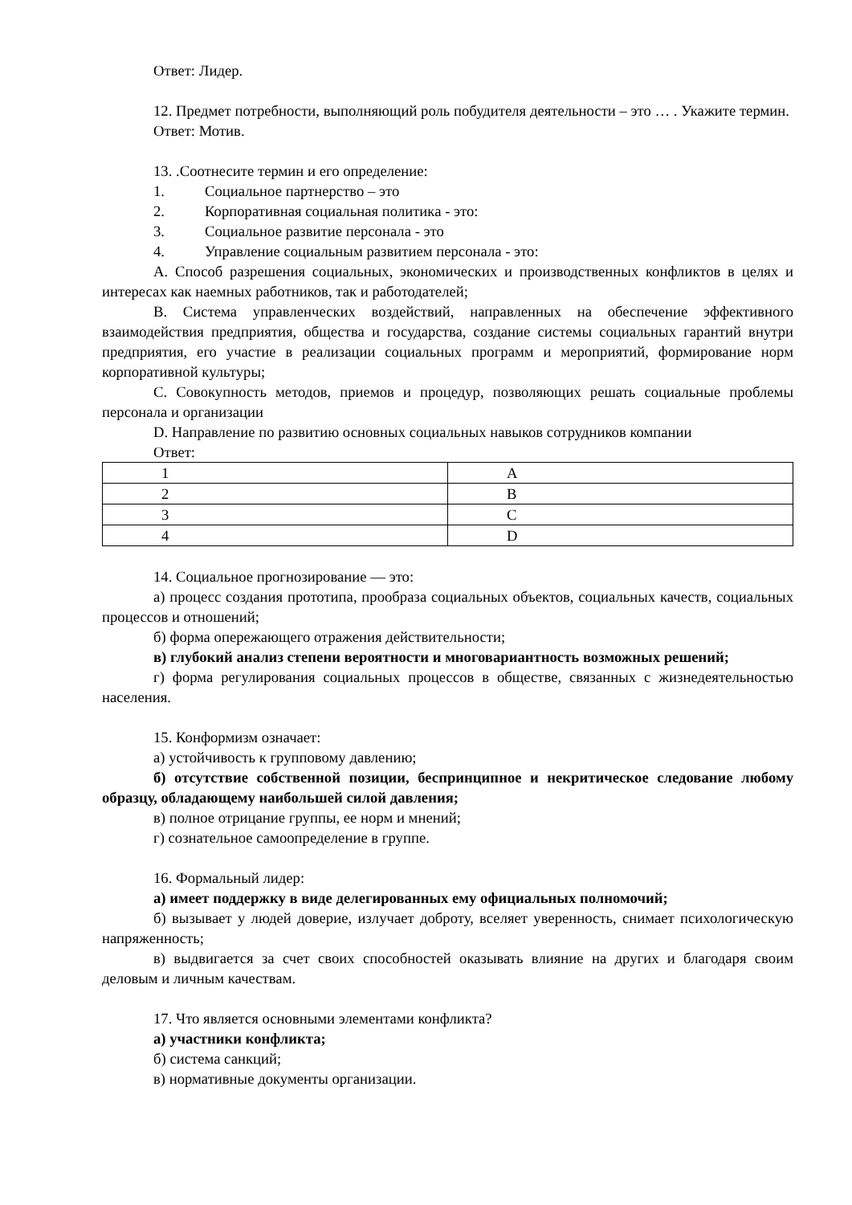Ответ: Лидер.
12. Предмет потребности, выполняющий роль побудителя деятельности – это … . Укажите термин.
Ответ: Мотив.
13. .Соотнесите термин и его определение:
1. Социальное партнерство – это
2. Корпоративная социальная политика - это:
3. Социальное развитие персонала - это
4. Управление социальным развитием персонала - это:
A. Способ разрешения социальных, экономических и производственных конфликтов в целях и интересах как наемных работников, так и работодателей;
B. Система управленческих воздействий, направленных на обеспечение эффективного взаимодействия предприятия, общества и государства, создание системы социальных гарантий внутри предприятия, его участие в реализации социальных программ и мероприятий, формирование норм корпоративной культуры;
C. Совокупность методов, приемов и процедур, позволяющих решать социальные проблемы персонала и организации
D. Направление по развитию основных социальных навыков сотрудников компании
Ответ:
| 1 | A |
| 2 | B |
| 3 | C |
| 4 | D |
14. Социальное прогнозирование — это:
а) процесс создания прототипа, прообраза социальных объектов, социальных качеств, социальных процессов и отношений;
б) форма опережающего отражения действительности;
в) глубокий анализ степени вероятности и многовариантность возможных решений;
г) форма регулирования социальных процессов в обществе, связанных с жизнедеятельностью населения.
15. Конформизм означает:
а) устойчивость к групповому давлению;
б) отсутствие собственной позиции, беспринципное и некритическое следование любому образцу, обладающему наибольшей силой давления;
в) полное отрицание группы, ее норм и мнений;
г) сознательное самоопределение в группе.
16. Формальный лидер:
а) имеет поддержку в виде делегированных ему официальных полномочий;
б) вызывает у людей доверие, излучает доброту, вселяет уверенность, снимает психологическую напряженность;
в) выдвигается за счет своих способностей оказывать влияние на других и благодаря своим деловым и личным качествам.
17. Что является основными элементами конфликта?
а) участники конфликта;
б) система санкций;
в) нормативные документы организации.